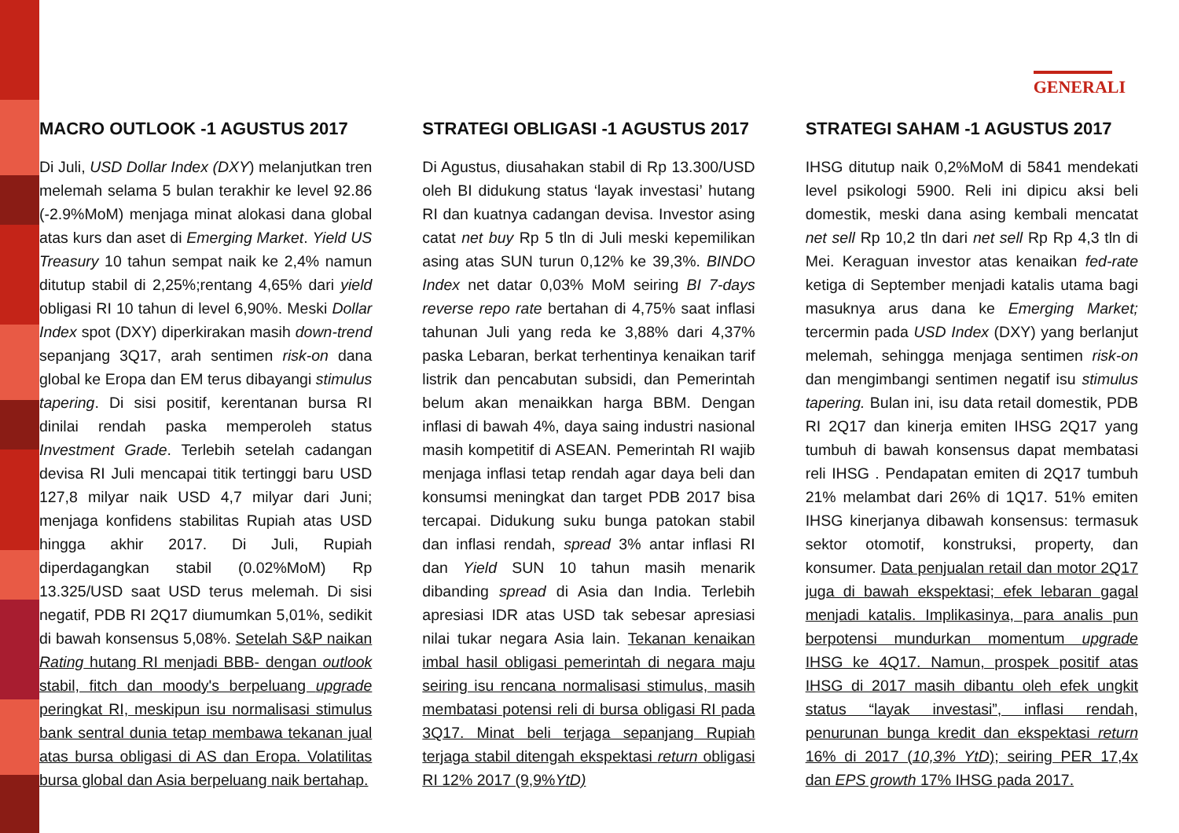GENERALI
MACRO OUTLOOK -1 AGUSTUS 2017
Di Juli, USD Dollar Index (DXY) melanjutkan tren melemah selama 5 bulan terakhir ke level 92.86 (-2.9%MoM) menjaga minat alokasi dana global atas kurs dan aset di Emerging Market. Yield US Treasury 10 tahun sempat naik ke 2,4% namun ditutup stabil di 2,25%;rentang 4,65% dari yield obligasi RI 10 tahun di level 6,90%. Meski Dollar Index spot (DXY) diperkirakan masih down-trend sepanjang 3Q17, arah sentimen risk-on dana global ke Eropa dan EM terus dibayangi stimulus tapering. Di sisi positif, kerentanan bursa RI dinilai rendah paska memperoleh status Investment Grade. Terlebih setelah cadangan devisa RI Juli mencapai titik tertinggi baru USD 127,8 milyar naik USD 4,7 milyar dari Juni; menjaga konfidens stabilitas Rupiah atas USD hingga akhir 2017. Di Juli, Rupiah diperdagangkan stabil (0.02%MoM) Rp 13.325/USD saat USD terus melemah. Di sisi negatif, PDB RI 2Q17 diumumkan 5,01%, sedikit di bawah konsensus 5,08%. Setelah S&P naikan Rating hutang RI menjadi BBB- dengan outlook stabil, fitch dan moody's berpeluang upgrade peringkat RI, meskipun isu normalisasi stimulus bank sentral dunia tetap membawa tekanan jual atas bursa obligasi di AS dan Eropa. Volatilitas bursa global dan Asia berpeluang naik bertahap.
STRATEGI OBLIGASI -1 AGUSTUS 2017
Di Agustus, diusahakan stabil di Rp 13.300/USD oleh BI didukung status ‘layak investasi’ hutang RI dan kuatnya cadangan devisa. Investor asing catat net buy Rp 5 tln di Juli meski kepemilikan asing atas SUN turun 0,12% ke 39,3%. BINDO Index net datar 0,03% MoM seiring BI 7-days reverse repo rate bertahan di 4,75% saat inflasi tahunan Juli yang reda ke 3,88% dari 4,37% paska Lebaran, berkat terhentinya kenaikan tarif listrik dan pencabutan subsidi, dan Pemerintah belum akan menaikkan harga BBM. Dengan inflasi di bawah 4%, daya saing industri nasional masih kompetitif di ASEAN. Pemerintah RI wajib menjaga inflasi tetap rendah agar daya beli dan konsumsi meningkat dan target PDB 2017 bisa tercapai. Didukung suku bunga patokan stabil dan inflasi rendah, spread 3% antar inflasi RI dan Yield SUN 10 tahun masih menarik dibanding spread di Asia dan India. Terlebih apresiasi IDR atas USD tak sebesar apresiasi nilai tukar negara Asia lain. Tekanan kenaikan imbal hasil obligasi pemerintah di negara maju seiring isu rencana normalisasi stimulus, masih membatasi potensi reli di bursa obligasi RI pada 3Q17. Minat beli terjaga sepanjang Rupiah terjaga stabil ditengah ekspektasi return obligasi RI 12% 2017 (9,9%YtD)
STRATEGI SAHAM -1 AGUSTUS 2017
IHSG ditutup naik 0,2%MoM di 5841 mendekati level psikologi 5900. Reli ini dipicu aksi beli domestik, meski dana asing kembali mencatat net sell Rp 10,2 tln dari net sell Rp Rp 4,3 tln di Mei. Keraguan investor atas kenaikan fed-rate ketiga di September menjadi katalis utama bagi masuknya arus dana ke Emerging Market; tercermin pada USD Index (DXY) yang berlanjut melemah, sehingga menjaga sentimen risk-on dan mengimbangi sentimen negatif isu stimulus tapering. Bulan ini, isu data retail domestik, PDB RI 2Q17 dan kinerja emiten IHSG 2Q17 yang tumbuh di bawah konsensus dapat membatasi reli IHSG . Pendapatan emiten di 2Q17 tumbuh 21% melambat dari 26% di 1Q17. 51% emiten IHSG kinerjanya dibawah konsensus: termasuk sektor otomotif, konstruksi, property, dan konsumer. Data penjualan retail dan motor 2Q17 juga di bawah ekspektasi; efek lebaran gagal menjadi katalis. Implikasinya, para analis pun berpotensi mundurkan momentum upgrade IHSG ke 4Q17. Namun, prospek positif atas IHSG di 2017 masih dibantu oleh efek ungkit status “layak investasi”, inflasi rendah, penurunan bunga kredit dan ekspektasi return 16% di 2017 (10,3% YtD); seiring PER 17,4x dan EPS growth 17% IHSG pada 2017.